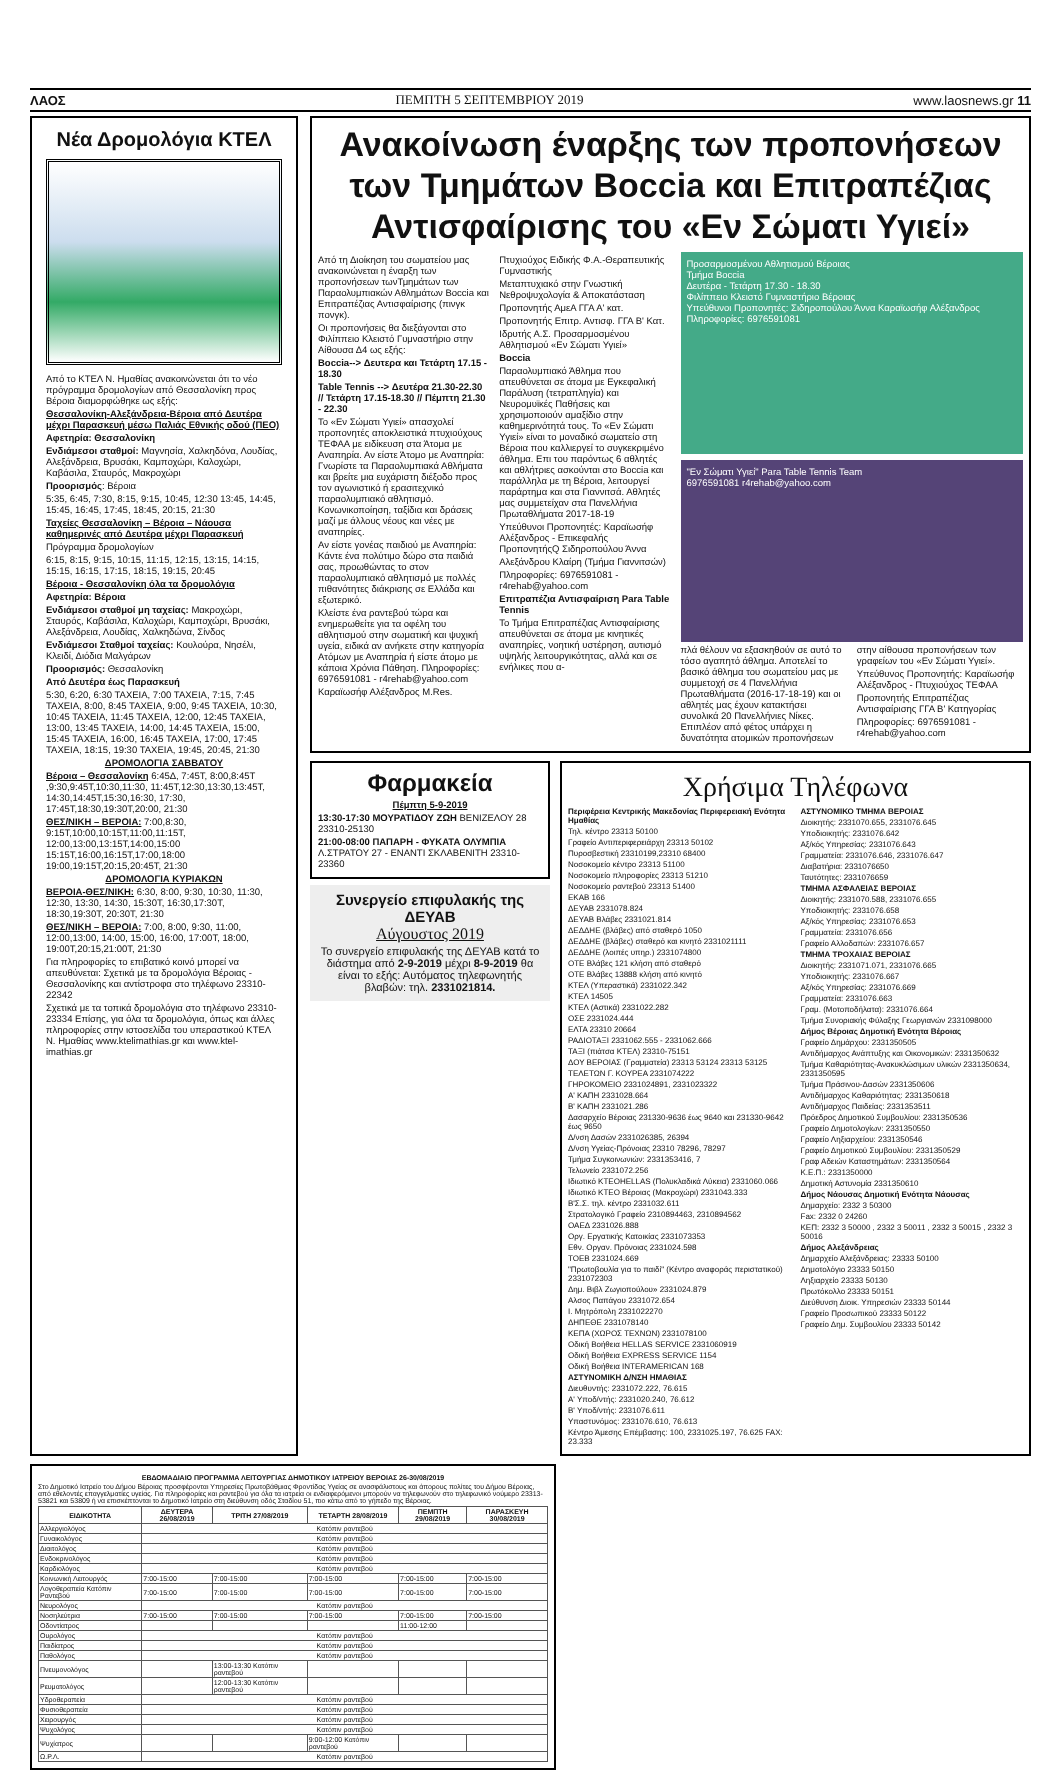ΛΑΟΣ ΠΕΜΠΤΗ 5 ΣΕΠΤΕΜΒΡΙΟΥ 2019 www.laosnews.gr 11
Νέα Δρομολόγια ΚΤΕΛ
Από το ΚΤΕΛ Ν. Ημαθίας ανακοινώνεται ότι το νέο πρόγραμμα δρομολογίων από Θεσσαλονίκη προς Βέροια διαμορφώθηκε ως εξής:
Θεσσαλονίκη-Αλεξάνδρεια-Βέροια από Δευτέρα μέχρι Παρασκευή μέσω Παλιάς Εθνικής οδού (ΠΕΟ)
Αφετηρία: Θεσσαλονίκη
Ενδιάμεσοι σταθμοί: Μαγνησία, Χαλκηδόνα, Λουδίας, Αλεξάνδρεια, Βρυσάκι, Καμποχώρι, Καλοχώρι, Καβάσιλα, Σταυρός, Μακροχώρι
Προορισμός: Βέροια
5:35, 6:45, 7:30, 8:15, 9:15, 10:45, 12:30 13:45, 14:45, 15:45, 16:45, 17:45, 18:45, 20:15, 21:30
Ταχείες Θεσσαλονίκη – Βέροια – Νάουσα καθημερινές από Δευτέρα μέχρι Παρασκευή
Πρόγραμμα δρομολογίων
6:15, 8:15, 9:15, 10:15, 11:15, 12:15, 13:15, 14:15, 15:15, 16:15, 17:15, 18:15, 19:15, 20:45
Βέροια - Θεσσαλονίκη όλα τα δρομολόγια
Αφετηρία: Βέροια
Ενδιάμεσοι σταθμοί μη ταχείας: Μακροχώρι, Σταυρός, Καβάσιλα, Καλοχώρι, Καμποχώρι, Βρυσάκι, Αλεξάνδρεια, Λουδίας, Χαλκηδώνα, Σίνδος
Ενδιάμεσοι Σταθμοί ταχείας: Κουλούρα, Νησέλι, Κλειδί, Διόδια Μαλγάρων
Προορισμός: Θεσσαλονίκη
Από Δευτέρα έως Παρασκευή
5:30, 6:20, 6:30 ΤΑΧΕΙΑ, 7:00 ΤΑΧΕΙΑ, 7:15, 7:45 ΤΑΧΕΙΑ, 8:00, 8:45 ΤΑΧΕΙΑ, 9:00, 9:45 ΤΑΧΕΙΑ, 10:30, 10:45 ΤΑΧΕΙΑ, 11:45 ΤΑΧΕΙΑ, 12:00, 12:45 ΤΑΧΕΙΑ, 13:00, 13:45 ΤΑΧΕΙΑ, 14:00, 14:45 ΤΑΧΕΙΑ, 15:00, 15:45 ΤΑΧΕΙΑ, 16:00, 16:45 ΤΑΧΕΙΑ, 17:00, 17:45 ΤΑΧΕΙΑ, 18:15, 19:30 ΤΑΧΕΙΑ, 19:45, 20:45, 21:30
ΔΡΟΜΟΛΟΓΙΑ ΣΑΒΒΑΤΟΥ
Βέροια – Θεσσαλονίκη 6:45Δ, 7:45Τ, 8:00,8:45Τ ,9:30,9:45Τ,10:30,11:30, 11:45Τ,12:30,13:30,13:45Τ, 14:30,14:45Τ,15:30,16:30, 17:30, 17:45Τ,18:30,19:30Τ,20:00, 21:30
ΘΕΣ/ΝΙΚΗ – ΒΕΡΟΙΑ: 7:00,8:30, 9:15Τ,10:00,10:15Τ,11:00,11:15Τ, 12:00,13:00,13:15Τ,14:00,15:00 15:15Τ,16:00,16:15Τ,17:00,18:00 19:00,19:15Τ,20:15,20:45Τ, 21:30
ΔΡΟΜΟΛΟΓΙΑ ΚΥΡΙΑΚΩΝ
ΒΕΡΟΙΑ-ΘΕΣ/ΝΙΚΗ: 6:30, 8:00, 9:30, 10:30, 11:30, 12:30, 13:30, 14:30, 15:30Τ, 16:30,17:30Τ, 18:30,19:30Τ, 20:30Τ, 21:30
ΘΕΣ/ΝΙΚΗ – ΒΕΡΟΙΑ: 7:00, 8:00, 9:30, 11:00, 12:00,13:00, 14:00, 15:00, 16:00, 17:00Τ, 18:00, 19:00Τ,20:15,21:00Τ, 21:30
Για πληροφορίες το επιβατικό κοινό μπορεί να απευθύνεται: Σχετικά με τα δρομολόγια Βέροιας - Θεσσαλονίκης και αντίστροφα στο τηλέφωνο 23310-22342
Σχετικά με τα τοπικά δρομολόγια στο τηλέφωνο 23310-23334 Επίσης, για όλα τα δρομολόγια, όπως και άλλες πληροφορίες στην ιστοσελίδα του υπεραστικού ΚΤΕΛ Ν. Ημαθίας www.ktelimathias.gr και www.ktel-imathias.gr
Ανακοίνωση έναρξης των προπονήσεων των Τμημάτων Boccia και Επιτραπέζιας Αντισφαίρισης του «Εν Σώματι Υγιεί»
Από τη Διοίκηση του σωματείου μας ανακοινώνεται η έναρξη των προπονήσεων τωνΤμημάτων των Παραολυμπιακών Αθλημάτων Boccia και Επιτραπέζιας Αντισφαίρισης (πινγκ πονγκ).
Οι προπονήσεις θα διεξάγονται στο Φιλίππειο Κλειστό Γυμναστήριο στην Αίθουσα Δ4 ως εξής:
Boccia--> Δευτερα και Τετάρτη 17.15 - 18.30
Table Tennis --> Δευτέρα 21.30-22.30 // Τετάρτη 17.15-18.30 // Πέμπτη 21.30 - 22.30
Το «Εν Σώματι Υγιεί» απασχολεί προπονητές αποκλειστικά πτυχιούχους ΤΕΦΑΑ με ειδίκευση στα Άτομα με Αναπηρία. Αν είστε Άτομο με Αναπηρία: Γνωρίστε τα Παραολυμπιακά Αθλήματα και βρείτε μια ευχάριστη διέξοδο προς τον αγωνιστικό ή ερασιτεχνικό παραολυμπιακό αθλητισμό. Κονωνικοποίηση, ταξίδια και δράσεις μαζί με άλλους νέους και νέες με αναπηρίες.
Αν είστε γονέας παιδιού με Αναπηρία: Κάντε ένα πολύτιμο δώρο στα παιδιά σας, προωθώντας το στον παραολυμπιακό αθλητισμό με πολλές πιθανότητες διάκρισης σε Ελλάδα και εξωτερικό.
Κλείστε ένα ραντεβού τώρα και ενημερωθείτε για τα οφέλη του αθλητισμού στην σωματική και ψυχική υγεία, ειδικά αν ανήκετε στην κατηγορία Ατόμων με Αναπηρία ή είστε άτομο με κάποια Χρόνια Πάθηση. Πληροφορίες: 6976591081 - r4rehab@yahoo.com
Καραϊωσήφ Αλέξανδρος M.Res.
Πτυχιούχος Ειδικής Φ.Α.-Θεραπευτικής Γυμναστικής
Μεταπτυχιακό στην Γνωστική Νεθροψυχολογία & Αποκατάσταση
Προπονητής ΑμεΑ ΓΓΑ Α' κατ.
Προπονητής Επιτρ. Αντισφ. ΓΓΑ Β' Κατ.
Ιδρυτής Α.Σ. Προσαρμοσμένου Αθλητισμού «Εν Σώματι Υγιεί»
Boccia
Παραολυμπιακό Άθλημα που απευθύνεται σε άτομα με Εγκεφαλική Παράλυση (τετραπληγία) και Νευρομυϊκές Παθήσεις και χρησιμοποιούν αμαξίδιο στην καθημερινότητά τους. Το «Εν Σώματι Υγιεί» είναι το μοναδικό σωματείο στη Βέροια που καλλιεργεί το συγκεκριμένο άθλημα. Επι του παρόντως 6 αθλητές και αθλήτριες ασκούνται στο Boccia και παράλληλα με τη Βέροια, λειτουργεί παράρτημα και στα Γιαννιτσά. Αθλητές μας συμμετείχαν στα Πανελλήνια Πρωταθλήματα 2017-18-19
Υπεύθυνοι Προπονητές: Καραϊωσήφ Αλέξανδρος - Επικεφαλής ΠροπονητήςQ Σιδηροπούλου Άννα
Αλεξάνδρου Κλαίρη (Τμήμα Γιαννιτσών)
Πληροφορίες: 6976591081 - r4rehab@yahoo.com
Επιτραπέζια Αντισφαίριση Para Table Tennis
Το Τμήμα Επιτραπέζιας Αντισφαίρισης απευθύνεται σε άτομα με κινητικές αναπηρίες, νοητική υστέρηση, αυτισμό υψηλής λειτουργικότητας, αλλά και σε ενήλικες που α-
Προσαρμοσμένου Αθλητισμού Βέροιας
Τμήμα Boccia
Δευτέρα - Τετάρτη 17.30 - 18.30
Φιλίππειο Κλειστό Γυμναστήριο Βέροιας
Υπεύθυνοι Προπονητές: Σιδηροπούλου Άννα Καραϊωσήφ Αλέξανδρος
Πληροφορίες: 6976591081
"Εν Σώματι Υγιεί" Para Table Tennis Team
6976591081 r4rehab@yahoo.com
πλά θέλουν να εξασκηθούν σε αυτό το τόσο αγαπητό άθλημα. Αποτελεί το βασικό άθλημα του σωματείου μας με συμμετοχή σε 4 Πανελλήνια Πρωταθλήματα (2016-17-18-19) και οι αθλητές μας έχουν κατακτήσει συνολικά 20 Πανελλήνιες Νίκες. Επιπλέον από φέτος υπάρχει η δυνατότητα ατομικών προπονήσεων
στην αίθουσα προπονήσεων των γραφείων του «Εν Σώματι Υγιεί».
Υπεύθυνος Προπονητής: Καραϊωσήφ Αλέξανδρος - Πτυχιούχος ΤΕΦΑΑ
Προπονητής Επιτραπέζιας Αντισφαίρισης ΓΓΑ Β' Κατηγορίας
Πληροφορίες: 6976591081 - r4rehab@yahoo.com
Φαρμακεία
Πέμπτη 5-9-2019
13:30-17:30 ΜΟΥΡΑΤΙΔΟΥ ΖΩΗ ΒΕΝΙΖΕΛΟΥ 28 23310-25130
21:00-08:00 ΠΑΠΑΡΗ - ΦΥΚΑΤΑ ΟΛΥΜΠΙΑ Λ.ΣΤΡΑΤΟΥ 27 - ΕΝΑΝΤΙ ΣΚΛΑΒΕΝΙΤΗ 23310-23360
Συνεργείο επιφυλακής της ΔΕΥΑΒ
Αύγουστος 2019
Το συνεργείο επιφυλακής της ΔΕΥΑΒ κατά το διάστημα από 2-9-2019 μέχρι 8-9-2019 θα είναι το εξής: Αυτόματος τηλεφωνητής βλαβών: τηλ. 2331021814.
Χρήσιμα Τηλέφωνα
Περιφέρεια Κεντρικής Μακεδονίας Περιφερειακή Ενότητα Ημαθίας
Τηλ. κέντρο 23313 50100
Γραφείο Αντιπεριφερειάρχη 23313 50102
Πυροσβεστική 23310199,23310 68400
Νοσοκομείο κέντρο 23313 51100
Νοσοκομείο πληροφορίες 23313 51210
Νοσοκομείο ραντεβού 23313 51400
ΕΚΑΒ 166
ΔΕΥΑΒ 2331078.824
ΔΕΥΑΒ Βλάβες 2331021.814
ΔΕΔΔΗΕ (βλάβες) από σταθερό 1050
ΔΕΔΔΗΕ (βλάβες) σταθερό και κινητό 2331021111
ΔΕΔΔΗΕ (λοιπές υπηρ.) 2331074800
ΟΤΕ Βλάβες 121 κλήση από σταθερό
ΟΤΕ Βλάβες 13888 κλήση από κινητό
ΚΤΕΛ (Υπεραστικά) 2331022.342
ΚΤΕΛ 14505
ΚΤΕΛ (Αστικά) 2331022.282
ΟΣΕ 2331024.444
ΕΛΤΑ 23310 20664
ΡΑΔΙΟΤΑΞΙ 2331062.555 - 2331062.666
ΤΑΞΙ (πιάτσα ΚΤΕΛ) 23310-75151
ΔΟΥ ΒΕΡΟΙΑΣ (Γραμματεία) 23313 53124 23313 53125
ΤΕΛΕΤΩΝ Γ. ΚΟΥΡΕΑ 2331074222
ΓΗΡΟΚΟΜΕΙΟ 2331024891, 2331023322
Α' ΚΑΠΗ 2331028.664
Β' ΚΑΠΗ 2331021.286
Δασαρχείο Βέροιας 231330-9636 έως 9640 και 231330-9642 έως 9650
Δ/νση Δασών 2331026385, 26394
Δ/νση Υγείας-Πρόνοιας 23310 78296, 78297
Τμήμα Συγκοινωνιών: 2331353416, 7
Τελωνείο 2331072.256
Ιδιωτικό ΚΤΕΟHELLAS (Πολυκλαδικά Λύκεια) 2331060.066
Ιδιωτικό ΚΤΕΟ Βέροιας (Μακροχώρι) 2331043.333
Β'Σ.Σ. τηλ. κέντρο 2331032.611
Στρατολογικό Γραφείο 2310894463, 2310894562
ΟΑΕΔ 2331026.888
Οργ. Εργατικής Κατοικίας 2331073353
Εθν. Οργαν. Πρόνοιας 2331024.598
ΤΟΕΒ 2331024.669
"Πρωτοβουλία για το παιδί" (Κέντρο αναφοράς περιστατικού) 2331072303
Δημ. Βιβλ Ζωγιοπούλου» 2331024.879
Αλσος Παπάγου 2331072.654
Ι. Μητρόπολη 2331022270
ΔΗΠΕΘΕ 2331078140
ΚΕΠΑ (ΧΩΡΟΣ ΤΕΧΝΩΝ) 2331078100
Οδική Βοήθεια HELLAS SERVICE 2331060919
Οδική Βοήθεια EXPRESS SERVICE 1154
Οδική Βοήθεια INTERAMERICAN 168
ΑΣΤΥΝΟΜΙΚΗ Δ/ΝΣΗ ΗΜΑΘΙΑΣ
Διευθυντής: 2331072.222, 76.615
Α' Υποδ/ντής: 2331020.240, 76.612
Β' Υποδ/ντής: 2331076.611
Υπαστυνόμος: 2331076.610, 76.613
Κέντρο Άμεσης Επέμβασης: 100, 2331025.197, 76.625 FAX: 23.333
ΑΣΤΥΝΟΜΙΚΟ ΤΜΗΜΑ ΒΕΡΟΙΑΣ
Διοικητής: 2331070.655, 2331076.645
Υποδιοικητής: 2331076.642
Αξ/κός Υπηρεσίας: 2331076.643
Γραμματεία: 2331076.646, 2331076.647
Διαβατήρια: 2331076650
Ταυτότητες: 2331076659
ΤΜΗΜΑ ΑΣΦΑΛΕΙΑΣ ΒΕΡΟΙΑΣ
Διοικητής: 2331070.588, 2331076.655
Υποδιοικητής: 2331076.658
Αξ/κός Υπηρεσίας: 2331076.653
Γραμματεία: 2331076.656
Γραφείο Αλλοδαπών: 2331076.657
ΤΜΗΜΑ ΤΡΟΧΑΙΑΣ ΒΕΡΟΙΑΣ
Διοικητής: 2331071.071, 2331076.665
Υποδιοικητής: 2331076.667
Αξ/κός Υπηρεσίας: 2331076.669
Γραμματεία: 2331076.663
Γραμ. (Μοτοποδήλατα): 2331076.664
Τμήμα Συνοριακής Φύλαξης Γεωργιανών 2331098000
Δήμος Βέροιας Δημοτική Ενότητα Βέροιας
Γραφείο Δημάρχου: 2331350505
Αντιδήμαρχος Ανάπτυξης και Οικονομικών: 2331350632
Τμήμα Καθαριότητας-Ανακυκλώσιμων υλικών 2331350634, 2331350595
Τμήμα Πράσινου-Δασών 2331350606
Αντιδήμαρχος Καθαριότητας: 2331350618
Αντιδήμαρχος Παιδείας: 2331353511
Πρόεδρος Δημοτικού Συμβουλίου: 2331350536
Γραφείο Δημοτολογίων: 2331350550
Γραφείο Ληξιαρχείου: 2331350546
Γραφείο Δημοτικού Συμβουλίου: 2331350529
Γραφ Αδειών Καταστημάτων: 2331350564
Κ.Ε.Π.: 2331350000
Δημοτική Αστυνομία 2331350610
Δήμος Νάουσας Δημοτική Ενότητα Νάουσας
Δημαρχείο: 2332 3 50300
Fax: 2332 0 24260
ΚΕΠ: 2332 3 50000 , 2332 3 50011 , 2332 3 50015 , 2332 3 50016
Δήμος Αλεξάνδρειας
Δημαρχείο Αλεξάνδρειας: 23333 50100
Δημοτολόγιο 23333 50150
Ληξιαρχείο 23333 50130
Πρωτόκολλο 23333 50151
Διεύθυνση Διοικ. Υπηρεσιών 23333 50144
Γραφείο Προσωπικού 23333 50122
Γραφείο Δημ. Συμβουλίου 23333 50142
ΕΒΔΟΜΑΔΙΑΙΟ ΠΡΟΓΡΑΜΜΑ ΛΕΙΤΟΥΡΓΙΑΣ ΔΗΜΟΤΙΚΟΥ ΙΑΤΡΕΙΟΥ ΒΕΡΟΙΑΣ 26-30/08/2019
Στο Δημοτικό Ιατρείο του Δήμου Βέροιας προσφέρονται Υπηρεσίες Πρωτοβάθμιας Φροντίδας Υγείας σε ανασφάλιστους και άπορους πολίτες του Δήμου Βέροιας, από εθελοντές επαγγελματίες υγείας. Για πληροφορίες και ραντεβού για όλα τα ιατρεία οι ενδιαφερόμενοι μπορούν να τηλεφωνούν στο τηλεφωνικό νούμερο 23313-53821 και 53809 ή να επισκέπτονται το Δημοτικό Ιατρείο στη διεύθυνση οδός Σταδίου 51, πιο κάτω από το γήπεδο της Βέροιας.
| ΕΙΔΙΚΟΤΗΤΑ | ΔΕΥΤΕΡΑ 26/08/2019 | ΤΡΙΤΗ 27/08/2019 | ΤΕΤΑΡΤΗ 28/08/2019 | ΠΕΜΠΤΗ 29/08/2019 | ΠΑΡΑΣΚΕΥΗ 30/08/2019 |
| --- | --- | --- | --- | --- | --- |
| Αλλεργιολόγος | Κατόπιν ραντεβού | | | | |
| Γυναικολόγος | Κατόπιν ραντεβού | | | | |
| Διαιτολόγος | Κατόπιν ραντεβού | | | | |
| Ενδοκρινολόγος | Κατόπιν ραντεβού | | | | |
| Καρδιολόγος | Κατόπιν ραντεβού | | | | |
| Κοινωνική Λειτουργός | 7:00-15:00 | 7:00-15:00 | 7:00-15:00 | 7:00-15:00 | 7:00-15:00 |
| Λογοθεραπεία Κατόπιν Ραντεβού | 7:00-15:00 | 7:00-15:00 | 7:00-15:00 | 7:00-15:00 | 7:00-15:00 |
| Νευρολόγος | Κατόπιν ραντεβού | | | | |
| Νοσηλεύτρια | 7:00-15:00 | 7:00-15:00 | 7:00-15:00 | 7:00-15:00 | 7:00-15:00 |
| Οδοντίατρος | | | | 11:00-12:00 | |
| Ουρολόγος | Κατόπιν ραντεβού | | | | |
| Παιδίατρος | Κατόπιν ραντεβού | | | | |
| Παθολόγος | Κατόπιν ραντεβού | | | | |
| Πνευμονολόγος | | 13:00-13:30 Κατόπιν ραντεβού | | | |
| Ρευματολόγος | | 12:00-13:30 Κατόπιν ραντεβού | | | |
| Υδροθεραπεία | Κατόπιν ραντεβού | | | | |
| Φυσιοθεραπεία | Κατόπιν ραντεβού | | | | |
| Χειρουργός | Κατόπιν ραντεβού | | | | |
| Ψυχολόγος | Κατόπιν ραντεβού | | | | |
| Ψυχίατρος | | | 9:00-12:00 Κατόπιν ραντεβού | | |
| Ω.Ρ.Λ. | Κατόπιν ραντεβού | | | | |